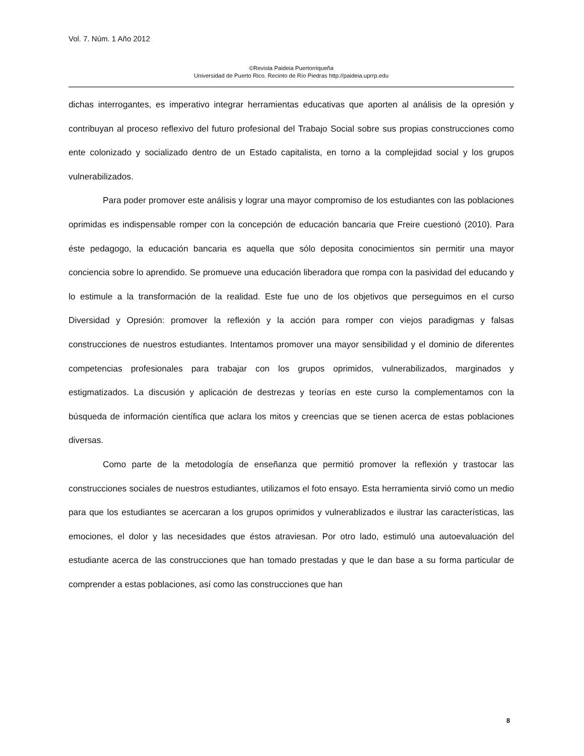Vol. 7. Núm. 1 Año 2012
©Revista Paideia Puertorriqueña
Universidad de Puerto Rico. Recinto de Río Piedras http://paideia.uprrp.edu
dichas interrogantes, es imperativo integrar herramientas educativas que aporten al análisis de la opresión y contribuyan al proceso reflexivo del futuro profesional del Trabajo Social sobre sus propias construcciones como ente colonizado y socializado dentro de un Estado capitalista, en torno a la complejidad social y los grupos vulnerabilizados.
Para poder promover este análisis y lograr una mayor compromiso de los estudiantes con las poblaciones oprimidas es indispensable romper con la concepción de educación bancaria que Freire cuestionó (2010). Para éste pedagogo, la educación bancaria es aquella que sólo deposita conocimientos sin permitir una mayor conciencia sobre lo aprendido. Se promueve una educación liberadora que rompa con la pasividad del educando y lo estimule a la transformación de la realidad. Este fue uno de los objetivos que perseguimos en el curso Diversidad y Opresión: promover la reflexión y la acción para romper con viejos paradigmas y falsas construcciones de nuestros estudiantes. Intentamos promover una mayor sensibilidad y el dominio de diferentes competencias profesionales para trabajar con los grupos oprimidos, vulnerabilizados, marginados y estigmatizados. La discusión y aplicación de destrezas y teorías en este curso la complementamos con la búsqueda de información científica que aclara los mitos y creencias que se tienen acerca de estas poblaciones diversas.
Como parte de la metodología de enseñanza que permitió promover la reflexión y trastocar las construcciones sociales de nuestros estudiantes, utilizamos el foto ensayo. Esta herramienta sirvió como un medio para que los estudiantes se acercaran a los grupos oprimidos y vulnerablizados e ilustrar las características, las emociones, el dolor y las necesidades que éstos atraviesan. Por otro lado, estimuló una autoevaluación del estudiante acerca de las construcciones que han tomado prestadas y que le dan base a su forma particular de comprender a estas poblaciones, así como las construcciones que han
8